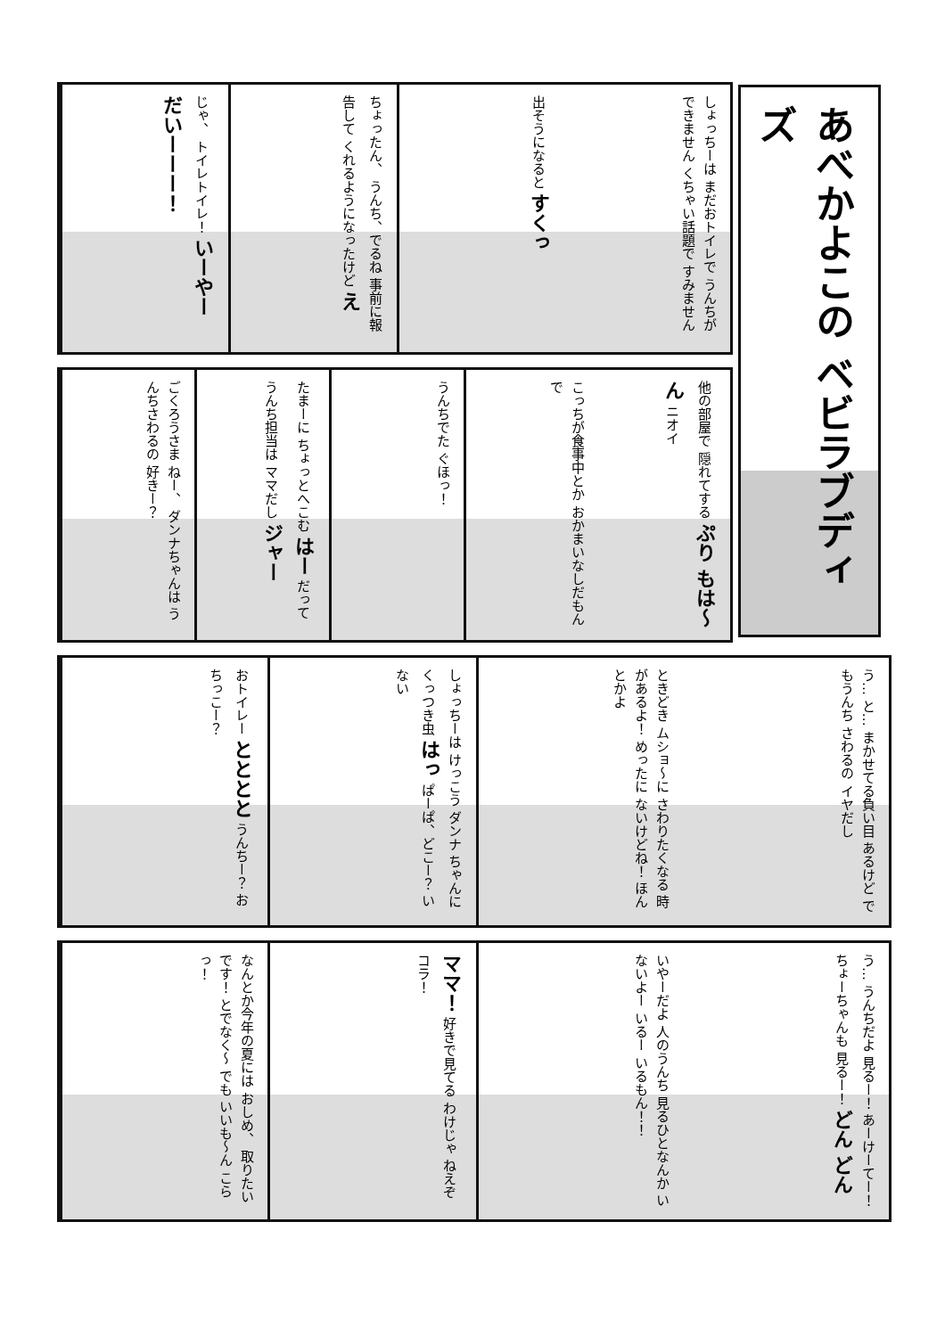あべかよこの ベビラブディズ
しょっちーは まだおトイレで うんちができません くちゃい話題で すみません
出そうになると すくっ
ちょったん、 うんち、でるね 事前に報告して くれるようになったけど え
じゃ、 トイレトイレ！ いーやー だいーーー！
他の部屋で 隠れてする ぷり もは〜ん ニオイ
こっちが食事中とか おかまいなしだもんで
うんちでた ぐほっ！
たまーに ちょっとへこむ はー だってうんち担当は ママだし ジャー
ごくろうさま ねー、 ダンナちゃんは うんちさわるの 好きー？
う… と… まかせてる負い目 あるけど でもうんち さわるの イヤだし
ときどき ムショ〜に さわりたくなる 時があるよ！ めったに ないけどね！ ほんとかよ
しょっちーは けっこう ダンナ ちゃんに くっつき虫 はっ ぱーぱ、どこー？ いない
おトイレー とととと うんちー？ おちっこー？
う… うんちだよ 見るー！ あーけーてー！ ちょーちゃんも 見るー！ どん どん
いやーだよ 人のうんち 見るひとなんか いないよー いるー いるもん！！
ママ！ 好きで見てる わけじゃ ねえぞコラ！
なんとか今年の夏には おしめ、 取りたいです！ とでなく〜 でも いいも〜ん こらっ！